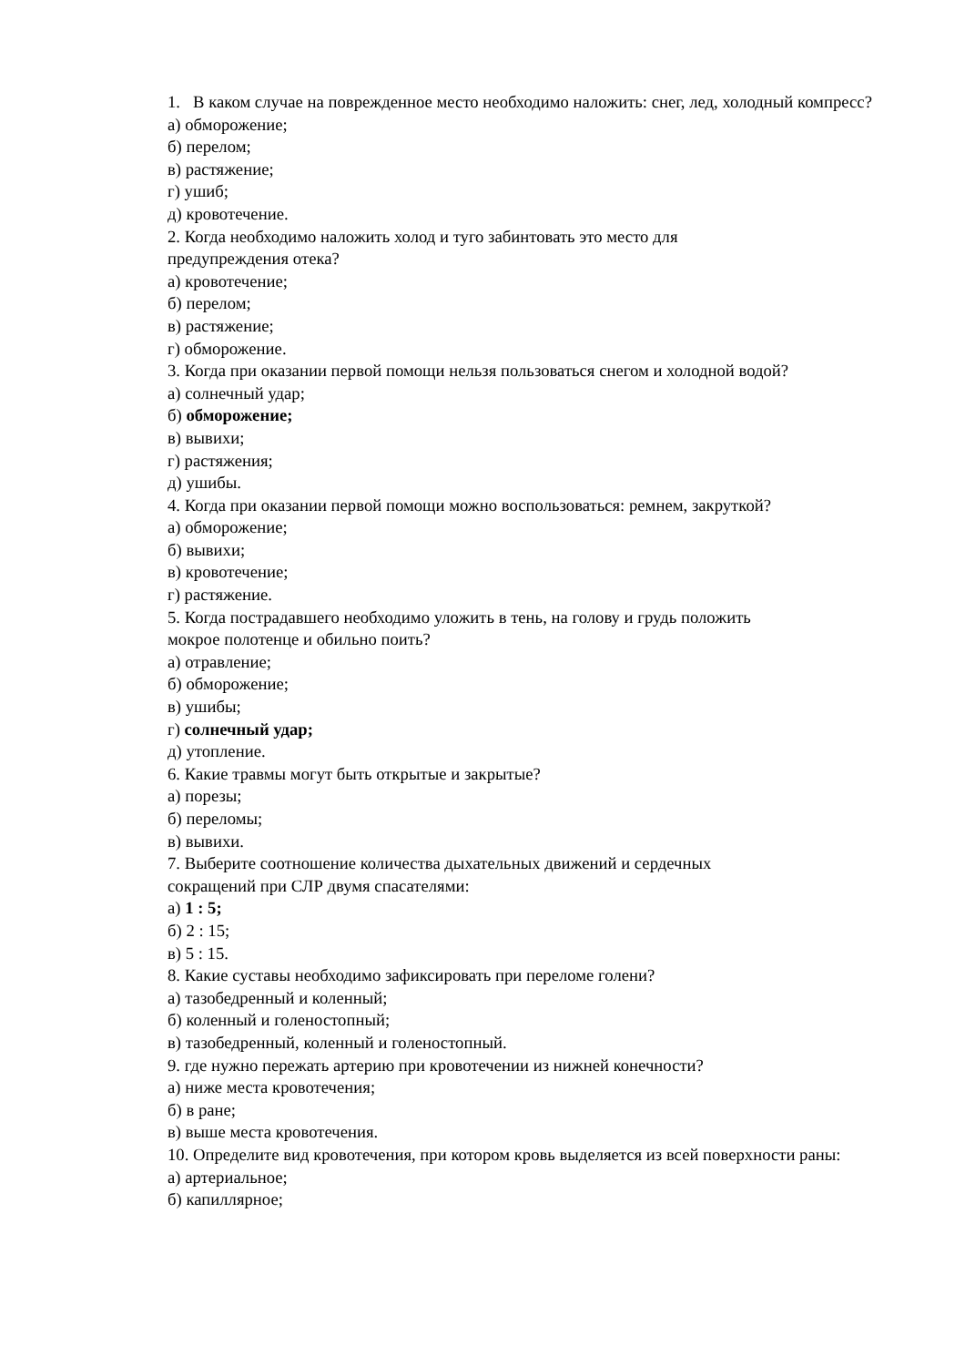1. В каком случае на поврежденное место необходимо наложить: снег, лед, холодный компресс?
а) обморожение;
б) перелом;
в) растяжение;
г) ушиб;
д) кровотечение.
2. Когда необходимо наложить холод и туго забинтовать это место для
предупреждения отека?
а) кровотечение;
б) перелом;
в) растяжение;
г) обморожение.
3. Когда при оказании первой помощи нельзя пользоваться снегом и холодной водой?
а) солнечный удар;
б) обморожение;
в) вывихи;
г) растяжения;
д) ушибы.
4. Когда при оказании первой помощи можно воспользоваться: ремнем, закруткой?
а) обморожение;
б) вывихи;
в) кровотечение;
г) растяжение.
5. Когда пострадавшего необходимо уложить в тень, на голову и грудь положить
мокрое полотенце и обильно поить?
а) отравление;
б) обморожение;
в) ушибы;
г) солнечный удар;
д) утопление.
6. Какие травмы могут быть открытые и закрытые?
а) порезы;
б) переломы;
в) вывихи.
7. Выберите соотношение количества дыхательных движений и сердечных
сокращений при СЛР двумя спасателями:
а) 1 : 5;
б) 2 : 15;
в) 5 : 15.
8. Какие суставы необходимо зафиксировать при переломе голени?
а) тазобедренный и коленный;
б) коленный и голеностопный;
в) тазобедренный, коленный и голеностопный.
9. где нужно пережать артерию при кровотечении из нижней конечности?
а) ниже места кровотечения;
б) в ране;
в) выше места кровотечения.
10. Определите вид кровотечения, при котором кровь выделяется из всей поверхности раны:
а) артериальное;
б) капиллярное;